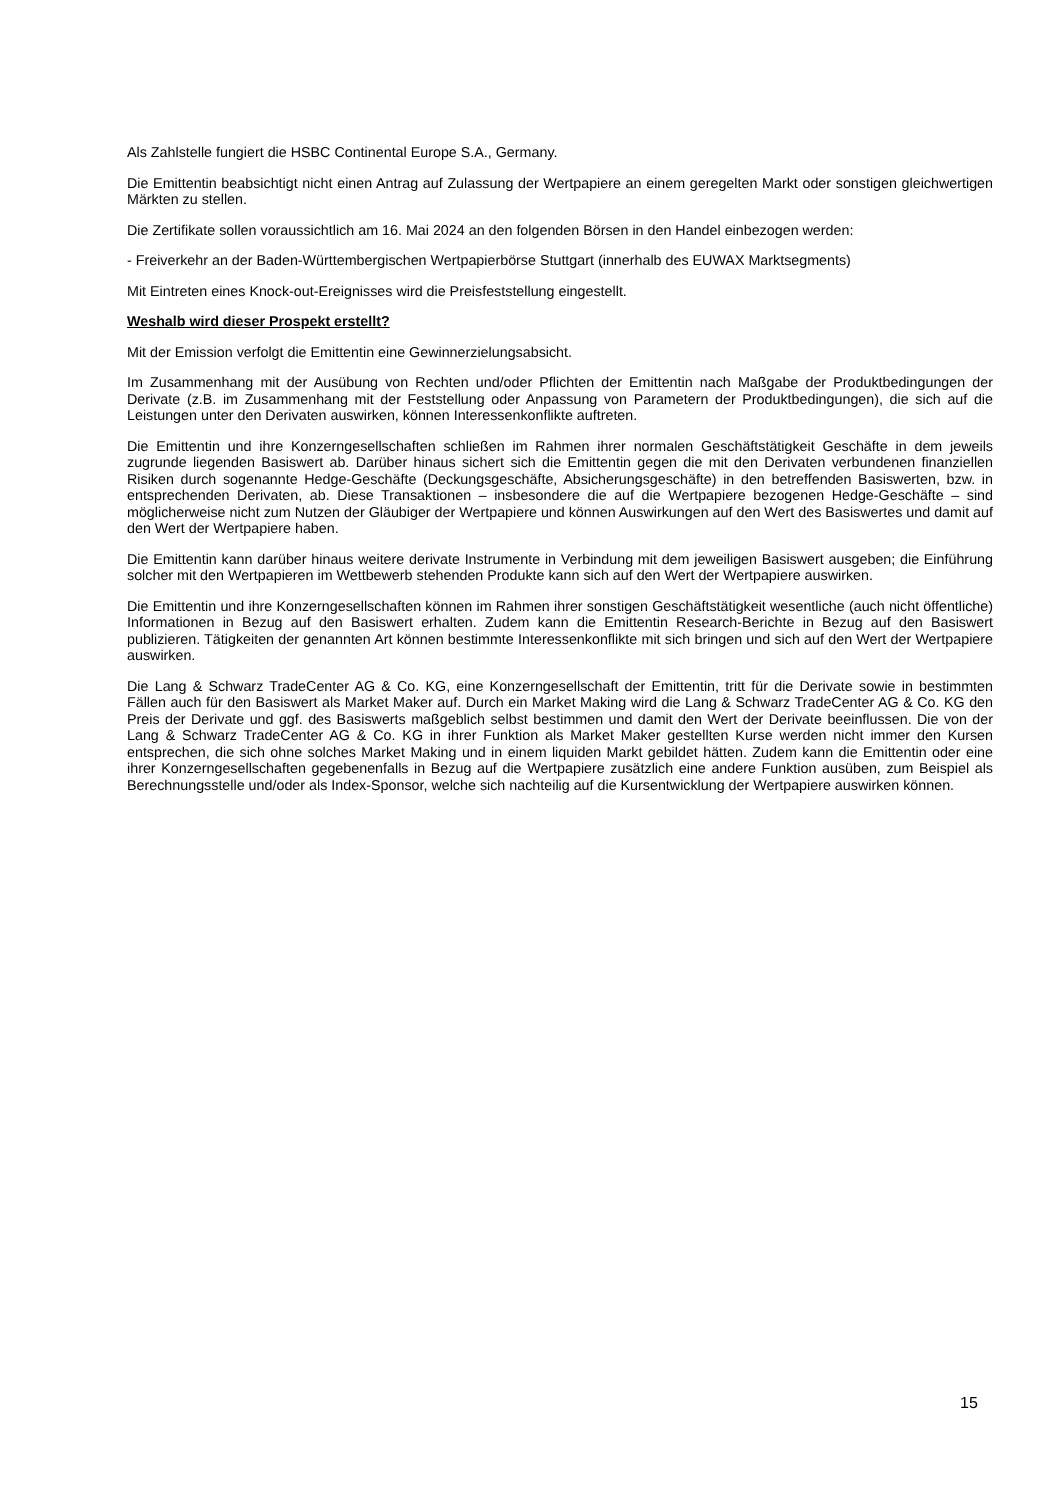Als Zahlstelle fungiert die HSBC Continental Europe S.A., Germany.
Die Emittentin beabsichtigt nicht einen Antrag auf Zulassung der Wertpapiere an einem geregelten Markt oder sonstigen gleichwertigen Märkten zu stellen.
Die Zertifikate sollen voraussichtlich am 16. Mai 2024 an den folgenden Börsen in den Handel einbezogen werden:
- Freiverkehr an der Baden-Württembergischen Wertpapierbörse Stuttgart (innerhalb des EUWAX Marktsegments)
Mit Eintreten eines Knock-out-Ereignisses wird die Preisfeststellung eingestellt.
Weshalb wird dieser Prospekt erstellt?
Mit der Emission verfolgt die Emittentin eine Gewinnerzielungsabsicht.
Im Zusammenhang mit der Ausübung von Rechten und/oder Pflichten der Emittentin nach Maßgabe der Produktbedingungen der Derivate (z.B. im Zusammenhang mit der Feststellung oder Anpassung von Parametern der Produktbedingungen), die sich auf die Leistungen unter den Derivaten auswirken, können Interessenkonflikte auftreten.
Die Emittentin und ihre Konzerngesellschaften schließen im Rahmen ihrer normalen Geschäftstätigkeit Geschäfte in dem jeweils zugrunde liegenden Basiswert ab. Darüber hinaus sichert sich die Emittentin gegen die mit den Derivaten verbundenen finanziellen Risiken durch sogenannte Hedge-Geschäfte (Deckungsgeschäfte, Absicherungsgeschäfte) in den betreffenden Basiswerten, bzw. in entsprechenden Derivaten, ab. Diese Transaktionen – insbesondere die auf die Wertpapiere bezogenen Hedge-Geschäfte – sind möglicherweise nicht zum Nutzen der Gläubiger der Wertpapiere und können Auswirkungen auf den Wert des Basiswertes und damit auf den Wert der Wertpapiere haben.
Die Emittentin kann darüber hinaus weitere derivate Instrumente in Verbindung mit dem jeweiligen Basiswert ausgeben; die Einführung solcher mit den Wertpapieren im Wettbewerb stehenden Produkte kann sich auf den Wert der Wertpapiere auswirken.
Die Emittentin und ihre Konzerngesellschaften können im Rahmen ihrer sonstigen Geschäftstätigkeit wesentliche (auch nicht öffentliche) Informationen in Bezug auf den Basiswert erhalten. Zudem kann die Emittentin Research-Berichte in Bezug auf den Basiswert publizieren. Tätigkeiten der genannten Art können bestimmte Interessenkonflikte mit sich bringen und sich auf den Wert der Wertpapiere auswirken.
Die Lang & Schwarz TradeCenter AG & Co. KG, eine Konzerngesellschaft der Emittentin, tritt für die Derivate sowie in bestimmten Fällen auch für den Basiswert als Market Maker auf. Durch ein Market Making wird die Lang & Schwarz TradeCenter AG & Co. KG den Preis der Derivate und ggf. des Basiswerts maßgeblich selbst bestimmen und damit den Wert der Derivate beeinflussen. Die von der Lang & Schwarz TradeCenter AG & Co. KG in ihrer Funktion als Market Maker gestellten Kurse werden nicht immer den Kursen entsprechen, die sich ohne solches Market Making und in einem liquiden Markt gebildet hätten. Zudem kann die Emittentin oder eine ihrer Konzerngesellschaften gegebenenfalls in Bezug auf die Wertpapiere zusätzlich eine andere Funktion ausüben, zum Beispiel als Berechnungsstelle und/oder als Index-Sponsor, welche sich nachteilig auf die Kursentwicklung der Wertpapiere auswirken können.
15